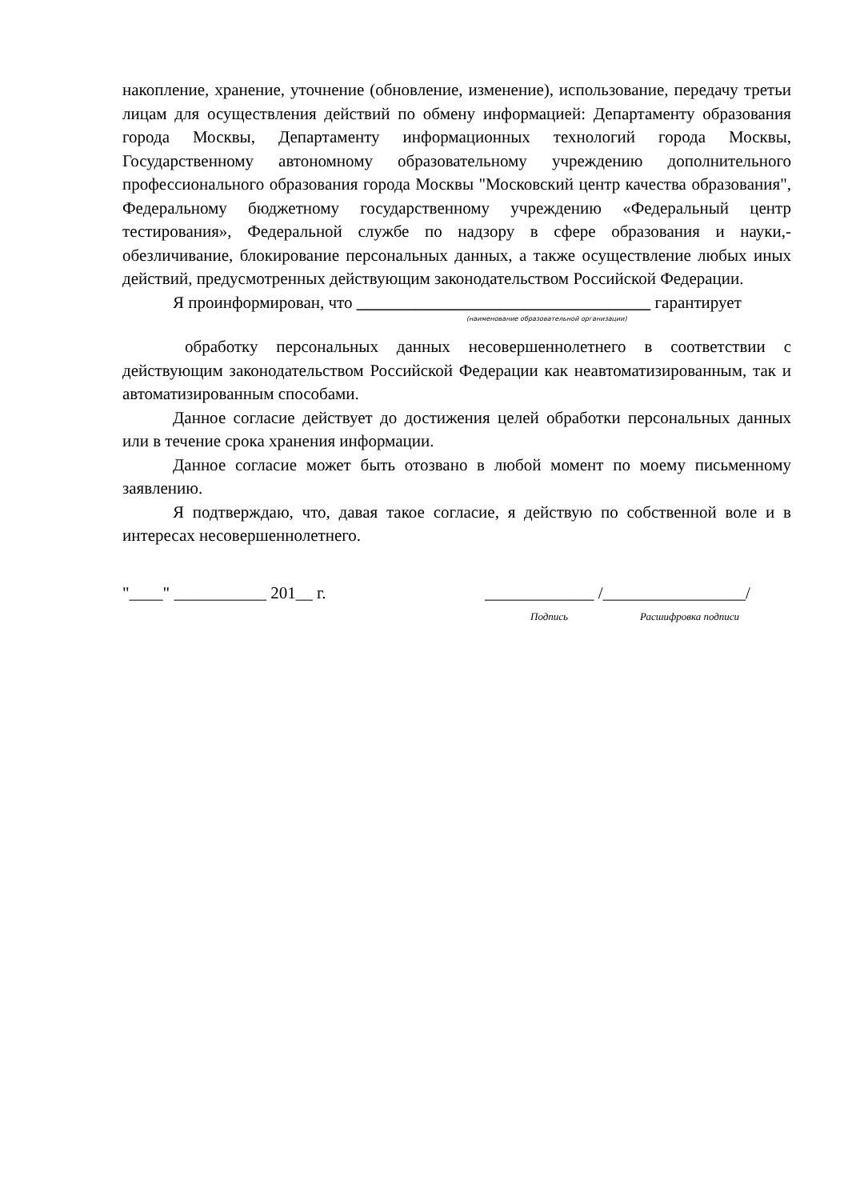накопление, хранение, уточнение (обновление, изменение), использование, передачу третьи лицам для осуществления действий по обмену информацией: Департаменту образования города Москвы, Департаменту информационных технологий города Москвы, Государственному автономному образовательному учреждению дополнительного профессионального образования города Москвы "Московский центр качества образования", Федеральному бюджетному государственному учреждению «Федеральный центр тестирования», Федеральной службе по надзору в сфере образования и науки,- обезличивание, блокирование персональных данных, а также осуществление любых иных действий, предусмотренных действующим законодательством Российской Федерации.
Я проинформирован, что ___________________________________ гарантирует
(наименование образовательной организации)
обработку персональных данных несовершеннолетнего в соответствии с действующим законодательством Российской Федерации как неавтоматизированным, так и автоматизированным способами.
Данное согласие действует до достижения целей обработки персональных данных или в течение срока хранения информации.
Данное согласие может быть отозвано в любой момент по моему письменному заявлению.
Я подтверждаю, что, давая такое согласие, я действую по собственной воле и в интересах несовершеннолетнего.
"____" ___________ 201__ г. _____________ /_________________/
Подпись Расшифровка подписи